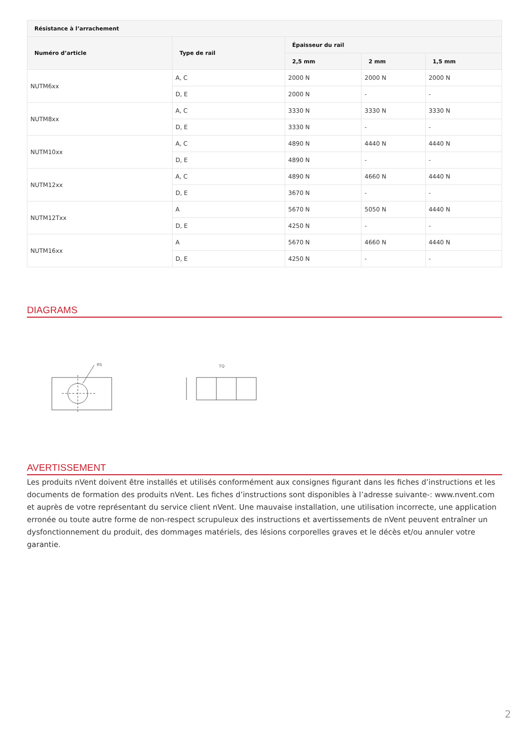| Résistance à l’arrachement | | | | |
| --- | --- | --- | --- | --- |
| Numéro d’article | Type de rail | Épaisseur du rail | | |
| | | 2,5 mm | 2 mm | 1,5 mm |
| NUTM6xx | A, C | 2000 N | 2000 N | 2000 N |
| | D, E | 2000 N | - | - |
| NUTM8xx | A, C | 3330 N | 3330 N | 3330 N |
| | D, E | 3330 N | - | - |
| NUTM10xx | A, C | 4890 N | 4440 N | 4440 N |
| | D, E | 4890 N | - | - |
| NUTM12xx | A, C | 4890 N | 4660 N | 4440 N |
| | D, E | 3670 N | - | - |
| NUTM12Txx | A | 5670 N | 5050 N | 4440 N |
| | D, E | 4250 N | - | - |
| NUTM16xx | A | 5670 N | 4660 N | 4440 N |
| | D, E | 4250 N | - | - |
DIAGRAMS
RS
TQ
AVERTISSEMENT
Les produits nVent doivent être installés et utilisés conformément aux consignes figurant dans les fiches d’instructions et les documents de formation des produits nVent. Les fiches d’instructions sont disponibles à l’adresse suivante-: www.nvent.com et auprès de votre représentant du service client nVent. Une mauvaise installation, une utilisation incorrecte, une application erronée ou toute autre forme de non-respect scrupuleux des instructions et avertissements de nVent peuvent entraîner un dysfonctionnement du produit, des dommages matériels, des lésions corporelles graves et le décès et/ou annuler votre garantie.
2